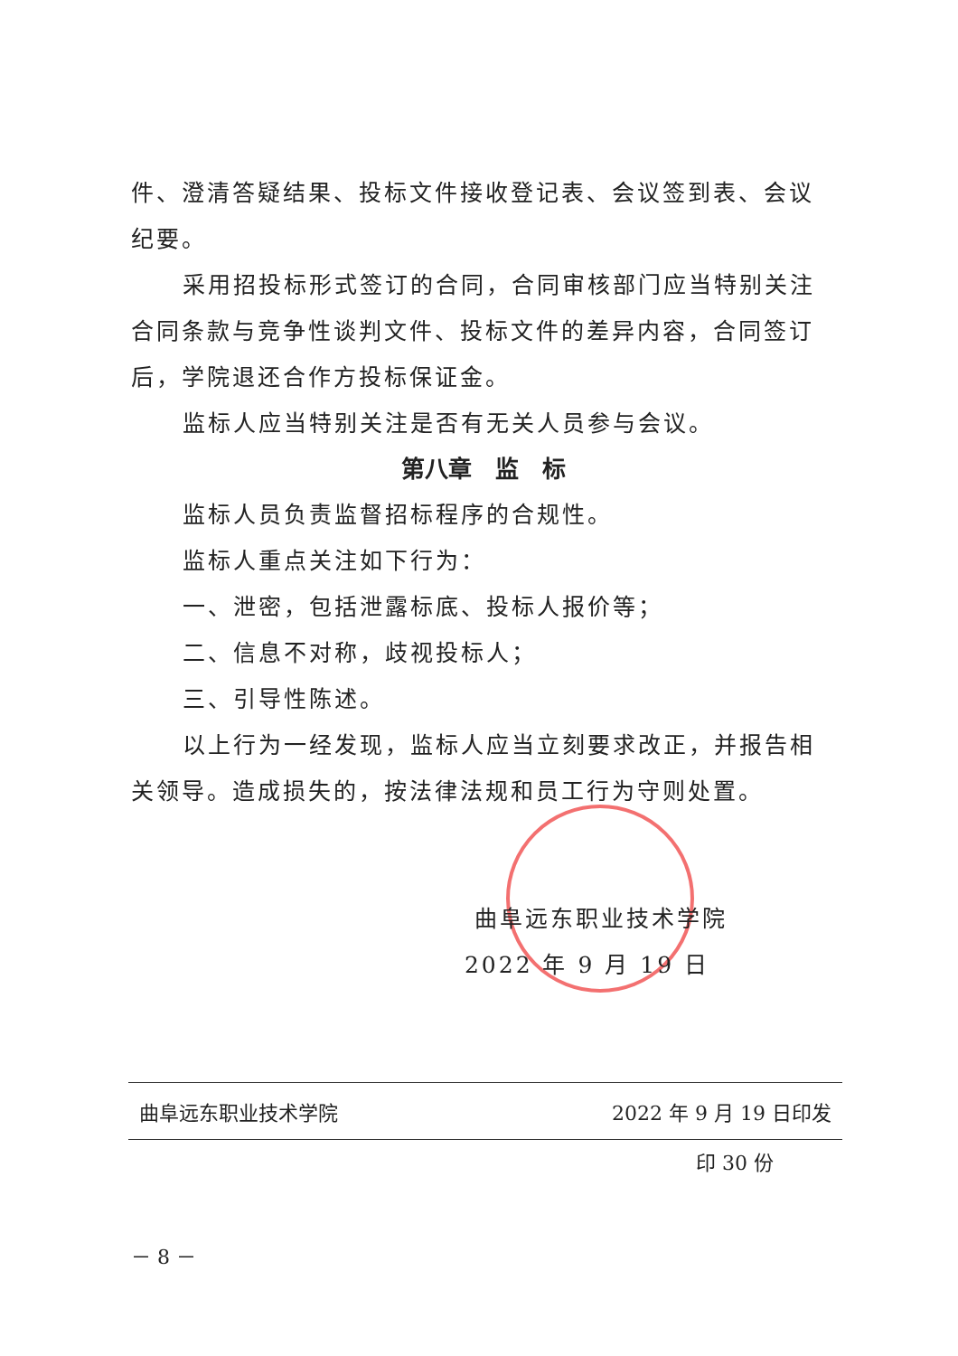件、澄清答疑结果、投标文件接收登记表、会议签到表、会议纪要。
采用招投标形式签订的合同，合同审核部门应当特别关注合同条款与竞争性谈判文件、投标文件的差异内容，合同签订后，学院退还合作方投标保证金。
监标人应当特别关注是否有无关人员参与会议。
第八章　监　标
监标人员负责监督招标程序的合规性。
监标人重点关注如下行为：
一、泄密，包括泄露标底、投标人报价等；
二、信息不对称，歧视投标人；
三、引导性陈述。
以上行为一经发现，监标人应当立刻要求改正，并报告相关领导。造成损失的，按法律法规和员工行为守则处置。
曲阜远东职业技术学院
2022 年 9 月 19 日
曲阜远东职业技术学院 2022 年 9 月 19 日印发
印 30 份
－ 8 －